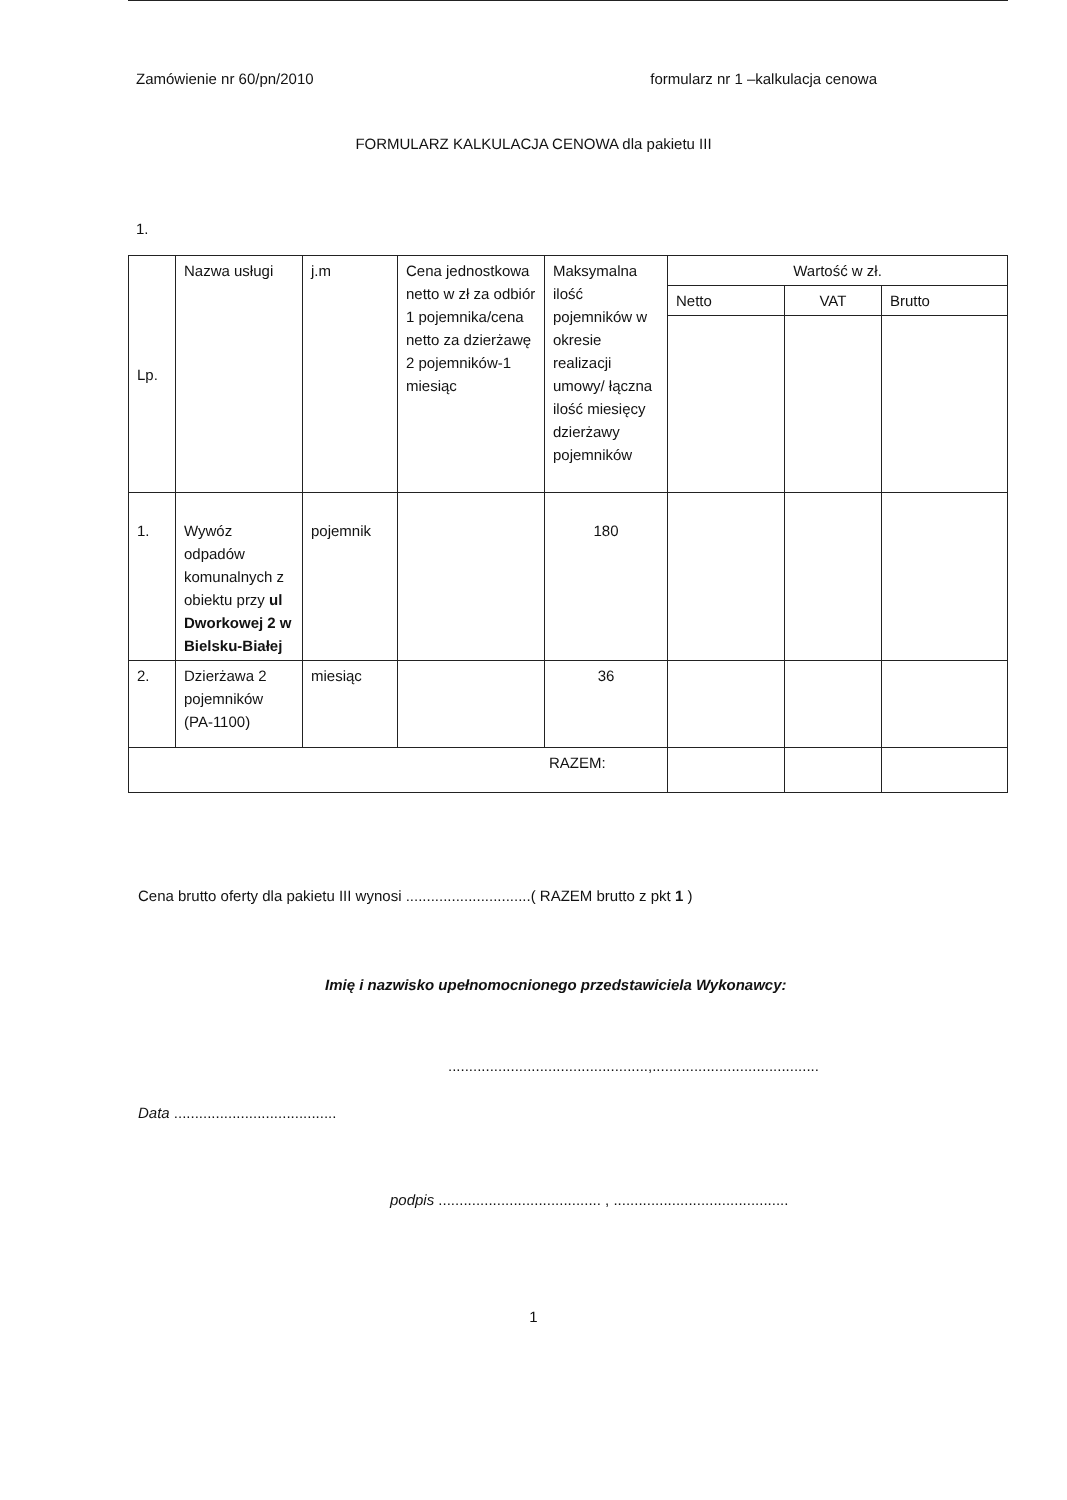Zamówienie nr 60/pn/2010 formularz nr 1 –kalkulacja cenowa
FORMULARZ KALKULACJA CENOWA dla pakietu III
1.
| Lp. | Nazwa usługi | j.m | Cena jednostkowa netto w zł za odbiór 1 pojemnika/cena netto za dzierżawę 2 pojemników-1 miesiąc | Maksymalna ilość pojemników w okresie realizacji umowy/ łączna ilość miesięcy dzierżawy pojemników | Wartość w zł. | | |
| --- | --- | --- | --- | --- | --- | --- | --- |
| | | | | | Netto | VAT | Brutto |
| 1. | Wywóz odpadów komunalnych z obiektu przy ul Dworkowej 2 w Bielsku-Białej | pojemnik | | 180 | | | |
| 2. | Dzierżawa 2 pojemników (PA-1100) | miesiąc | | 36 | | | |
| RAZEM: | | | | | | | |
Cena brutto oferty dla pakietu III wynosi ..............................( RAZEM brutto z pkt 1 )
Imię i nazwisko upełnomocnionego przedstawiciela Wykonawcy:
................................................,........................................
Data .......................................
podpis ....................................... , ..........................................
1